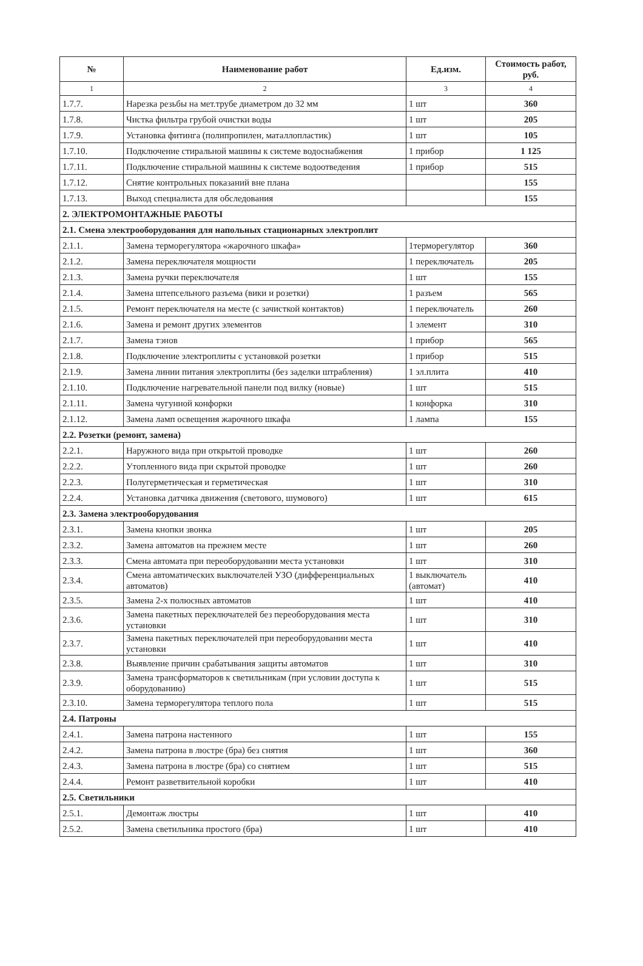| № | Наименование работ | Ед.изм. | Стоимость работ, руб. |
| --- | --- | --- | --- |
| 1 | 2 | 3 | 4 |
| 1.7.7. | Нарезка резьбы на мет.трубе диаметром до 32 мм | 1 шт | 360 |
| 1.7.8. | Чистка фильтра грубой очистки воды | 1 шт | 205 |
| 1.7.9. | Установка фитинга (полипропилен, маталлопластик) | 1 шт | 105 |
| 1.7.10. | Подключение стиральной машины к системе водоснабжения | 1 прибор | 1 125 |
| 1.7.11. | Подключение стиральной машины к системе водоотведения | 1 прибор | 515 |
| 1.7.12. | Снятие контрольных показаний вне плана | | 155 |
| 1.7.13. | Выход специалиста для обследования | | 155 |
| 2. ЭЛЕКТРОМОНТАЖНЫЕ РАБОТЫ | | | |
| 2.1. Смена электрооборудования для напольных стационарных электроплит | | | |
| 2.1.1. | Замена терморегулятора «жарочного шкафа» | 1терморегулятор | 360 |
| 2.1.2. | Замена переключателя мощности | 1 переключатель | 205 |
| 2.1.3. | Замена ручки переключателя | 1 шт | 155 |
| 2.1.4. | Замена штепсельного разъема (вики и розетки) | 1 разъем | 565 |
| 2.1.5. | Ремонт переключателя на месте (с зачисткой контактов) | 1 переключатель | 260 |
| 2.1.6. | Замена и ремонт других элементов | 1 элемент | 310 |
| 2.1.7. | Замена тэнов | 1 прибор | 565 |
| 2.1.8. | Подключение электроплиты с установкой розетки | 1 прибор | 515 |
| 2.1.9. | Замена линии питания электроплиты (без заделки штрабления) | 1 эл.плита | 410 |
| 2.1.10. | Подключение нагревательной панели под вилку (новые) | 1 шт | 515 |
| 2.1.11. | Замена чугунной конфорки | 1 конфорка | 310 |
| 2.1.12. | Замена ламп освещения жарочного шкафа | 1 лампа | 155 |
| 2.2. Розетки (ремонт, замена) | | | |
| 2.2.1. | Наружного вида при открытой проводке | 1 шт | 260 |
| 2.2.2. | Утопленного вида при скрытой проводке | 1 шт | 260 |
| 2.2.3. | Полугерметическая и герметическая | 1 шт | 310 |
| 2.2.4. | Установка датчика движения (светового, шумового) | 1 шт | 615 |
| 2.3. Замена электрооборудования | | | |
| 2.3.1. | Замена кнопки звонка | 1 шт | 205 |
| 2.3.2. | Замена автоматов на прежнем месте | 1 шт | 260 |
| 2.3.3. | Смена автомата при переоборудовании места установки | 1 шт | 310 |
| 2.3.4. | Смена автоматических выключателей УЗО (дифференциальных автоматов) | 1 выключатель (автомат) | 410 |
| 2.3.5. | Замена 2-х полюсных автоматов | 1 шт | 410 |
| 2.3.6. | Замена пакетных переключателей без переоборудования места установки | 1 шт | 310 |
| 2.3.7. | Замена пакетных переключателей при переоборудовании места установки | 1 шт | 410 |
| 2.3.8. | Выявление причин срабатывания защиты автоматов | 1 шт | 310 |
| 2.3.9. | Замена трансформаторов к светильникам (при условии доступа к оборудованию) | 1 шт | 515 |
| 2.3.10. | Замена терморегулятора теплого пола | 1 шт | 515 |
| 2.4. Патроны | | | |
| 2.4.1. | Замена патрона настенного | 1 шт | 155 |
| 2.4.2. | Замена патрона в люстре (бра) без снятия | 1 шт | 360 |
| 2.4.3. | Замена патрона в люстре (бра) со снятием | 1 шт | 515 |
| 2.4.4. | Ремонт разветвительной коробки | 1 шт | 410 |
| 2.5. Светильники | | | |
| 2.5.1. | Демонтаж люстры | 1 шт | 410 |
| 2.5.2. | Замена светильника простого (бра) | 1 шт | 410 |